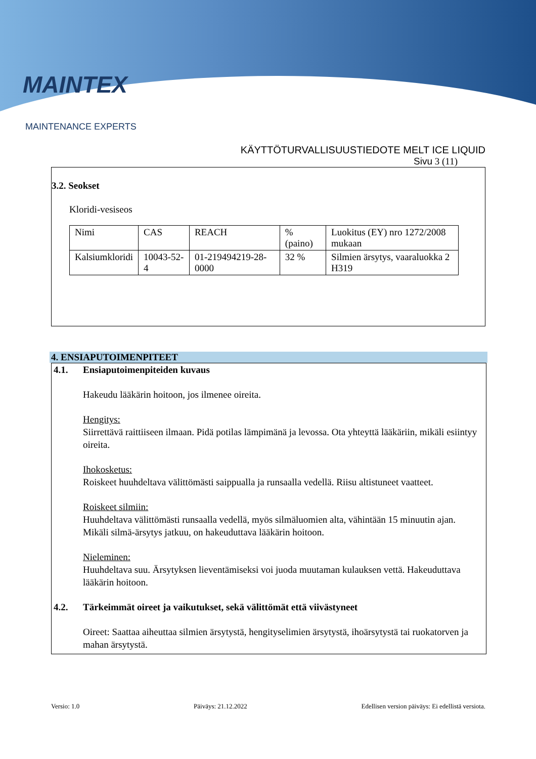MAINTEX
MAINTENANCE EXPERTS
KÄYTTÖTURVALLISUUSTIEDOTE MELT ICE LIQUID
Sivu 3 (11)
3.2. Seokset
Kloridi-vesiseos
| Nimi | CAS | REACH | % (paino) | Luokitus (EY) nro 1272/2008 mukaan |
| Kalsiumkloridi | 10043-52-4 | 01-219494219-28-0000 | 32 % | Silmien ärsytys, vaaraluokka 2 H319 |
4. ENSIAPUTOIMENPITEET
4.1. Ensiaputoimenpiteiden kuvaus
Hakeudu lääkärin hoitoon, jos ilmenee oireita.
Hengitys:
Siirrettävä raittiiseen ilmaan. Pidä potilas lämpimänä ja levossa. Ota yhteyttä lääkäriin, mikäli esiintyy oireita.
Ihokosketus:
Roiskeet huuhdeltava välittömästi saippualla ja runsaalla vedellä. Riisu altistuneet vaatteet.
Roiskeet silmiin:
Huuhdeltava välittömästi runsaalla vedellä, myös silmäluomien alta, vähintään 15 minuutin ajan. Mikäli silmä-ärsytys jatkuu, on hakeuduttava lääkärin hoitoon.
Nieleminen:
Huuhdeltava suu. Ärsytyksen lieventämiseksi voi juoda muutaman kulauksen vettä. Hakeuduttava lääkärin hoitoon.
4.2. Tärkeimmät oireet ja vaikutukset, sekä välittömät että viivästyneet
Oireet: Saattaa aiheuttaa silmien ärsytystä, hengityselimien ärsytystä, ihoärsytystä tai ruokatorven ja mahan ärsytystä.
Versio: 1.0 Päiväys: 21.12.2022 Edellisen version päiväys: Ei edellistä versiota.